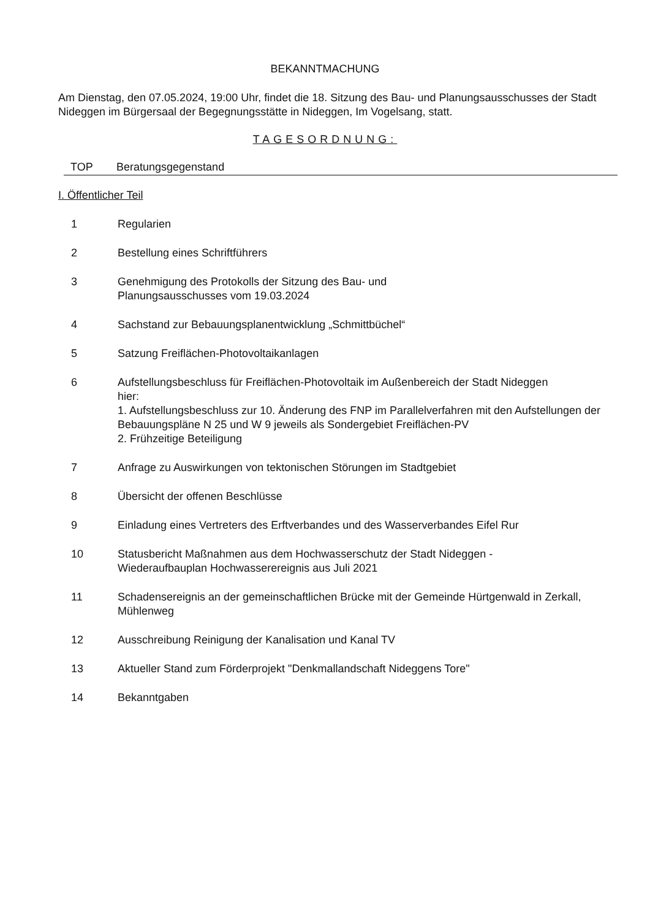BEKANNTMACHUNG
Am Dienstag, den 07.05.2024, 19:00 Uhr, findet die 18. Sitzung des Bau- und Planungsausschusses der Stadt Nideggen im Bürgersaal der Begegnungsstätte in Nideggen, Im Vogelsang, statt.
TAGESORDNUNG:
TOP Beratungsgegenstand
I. Öffentlicher Teil
1 Regularien
2 Bestellung eines Schriftführers
3 Genehmigung des Protokolls der Sitzung des Bau- und
Planungsausschusses vom 19.03.2024
4 Sachstand zur Bebauungsplanentwicklung „Schmittbüchel“
5 Satzung Freiflächen-Photovoltaikanlagen
6 Aufstellungsbeschluss für Freiflächen-Photovoltaik im Außenbereich der Stadt Nideggen
hier:
1. Aufstellungsbeschluss zur 10. Änderung des FNP im Parallelverfahren mit den Aufstellungen der Bebauungspläne N 25 und W 9 jeweils als Sondergebiet Freiflächen-PV
2. Frühzeitige Beteiligung
7 Anfrage zu Auswirkungen von tektonischen Störungen im Stadtgebiet
8 Übersicht der offenen Beschlüsse
9 Einladung eines Vertreters des Erftverbandes und des Wasserverbandes Eifel Rur
10 Statusbericht Maßnahmen aus dem Hochwasserschutz der Stadt Nideggen -
Wiederaufbauplan Hochwasserereignis aus Juli 2021
11 Schadensereignis an der gemeinschaftlichen Brücke mit der Gemeinde Hürtgenwald in Zerkall, Mühlenweg
12 Ausschreibung Reinigung der Kanalisation und Kanal TV
13 Aktueller Stand zum Förderprojekt "Denkmallandschaft Nideggens Tore"
14 Bekanntgaben